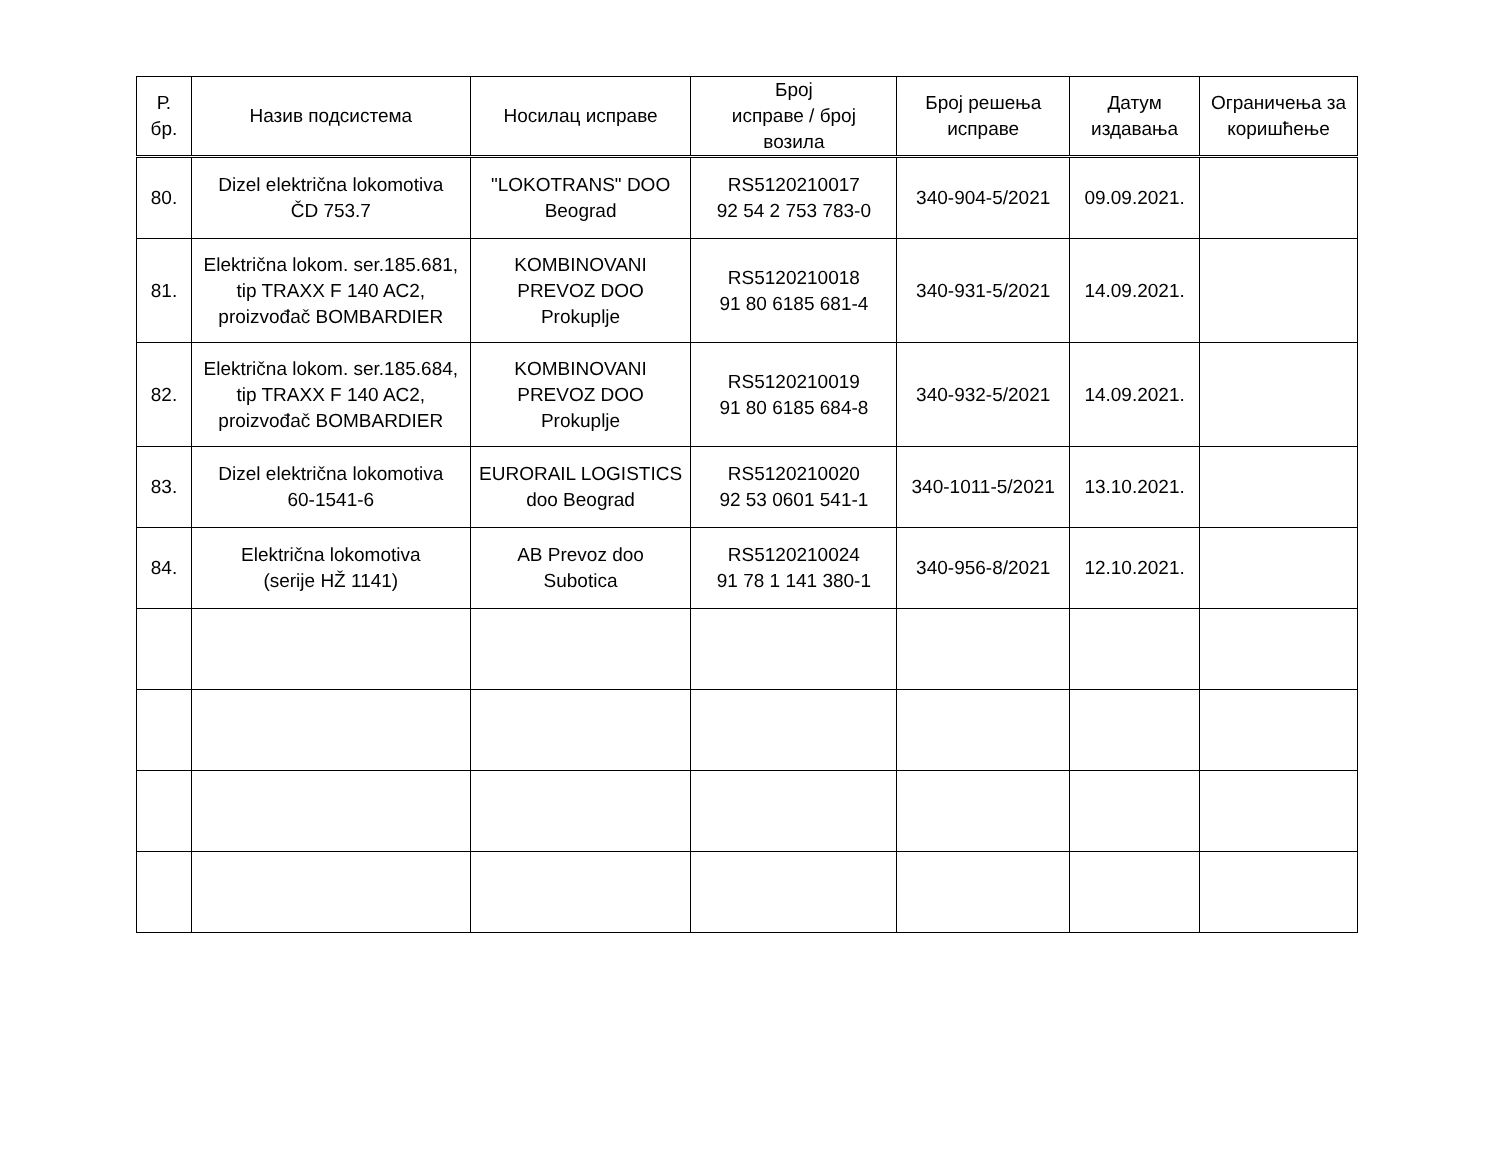| Р. бр. | Назив подсистема | Носилац исправе | Број исправе / број возила | Број решења исправе | Датум издавања | Ограничења за коришћење |
| --- | --- | --- | --- | --- | --- | --- |
| 80. | Dizel električna lokomotiva ČD 753.7 | "LOKOTRANS" DOO Beograd | RS5120210017 92 54 2 753 783-0 | 340-904-5/2021 | 09.09.2021. | |
| 81. | Električna lokom. ser.185.681, tip TRAXX F 140 AC2, proizvođač BOMBARDIER | KOMBINOVANI PREVOZ DOO Prokuplje | RS5120210018 91 80 6185 681-4 | 340-931-5/2021 | 14.09.2021. | |
| 82. | Električna lokom. ser.185.684, tip TRAXX F 140 AC2, proizvođač BOMBARDIER | KOMBINOVANI PREVOZ DOO Prokuplje | RS5120210019 91 80 6185 684-8 | 340-932-5/2021 | 14.09.2021. | |
| 83. | Dizel električna lokomotiva 60-1541-6 | EURORAIL LOGISTICS doo Beograd | RS5120210020 92 53 0601 541-1 | 340-1011-5/2021 | 13.10.2021. | |
| 84. | Električna lokomotiva (serije HŽ 1141) | AB Prevoz doo Subotica | RS5120210024 91 78 1 141 380-1 | 340-956-8/2021 | 12.10.2021. | |